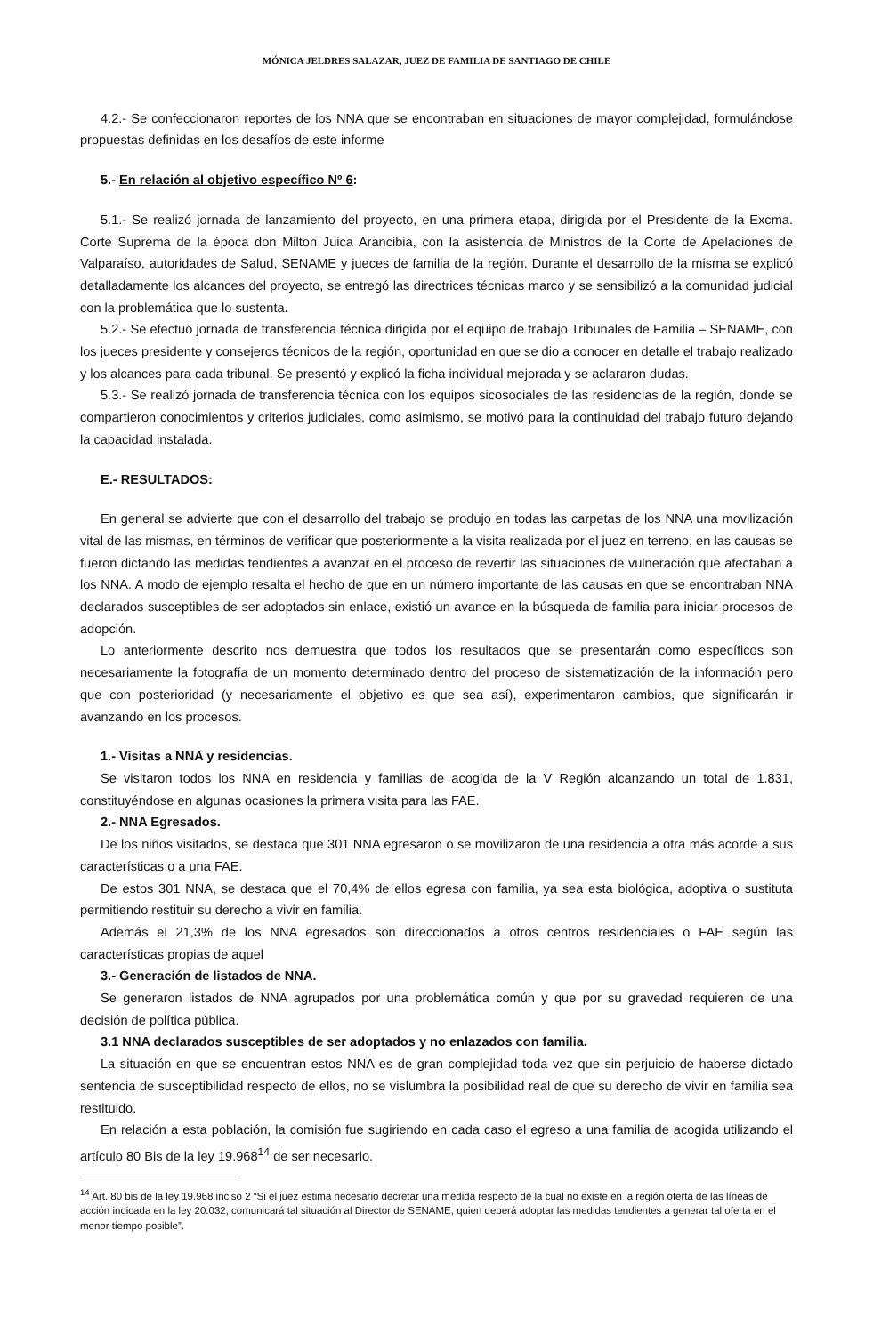MÓNICA JELDRES SALAZAR, JUEZ DE FAMILIA DE SANTIAGO DE CHILE
4.2.- Se confeccionaron reportes de los NNA que se encontraban en situaciones de mayor complejidad, formulándose propuestas definidas en los desafíos de este informe
5.- En relación al objetivo específico Nº 6:
5.1.- Se realizó jornada de lanzamiento del proyecto, en una primera etapa, dirigida por el Presidente de la Excma. Corte Suprema de la época don Milton Juica Arancibia, con la asistencia de Ministros de la Corte de Apelaciones de Valparaíso, autoridades de Salud, SENAME y jueces de familia de la región. Durante el desarrollo de la misma se explicó detalladamente los alcances del proyecto, se entregó las directrices técnicas marco y se sensibilizó a la comunidad judicial con la problemática que lo sustenta.
5.2.- Se efectuó jornada de transferencia técnica dirigida por el equipo de trabajo Tribunales de Familia – SENAME, con los jueces presidente y consejeros técnicos de la región, oportunidad en que se dio a conocer en detalle el trabajo realizado y los alcances para cada tribunal. Se presentó y explicó la ficha individual mejorada y se aclararon dudas.
5.3.- Se realizó jornada de transferencia técnica con los equipos sicosociales de las residencias de la región, donde se compartieron conocimientos y criterios judiciales, como asimismo, se motivó para la continuidad del trabajo futuro dejando la capacidad instalada.
E.- RESULTADOS:
En general se advierte que con el desarrollo del trabajo se produjo en todas las carpetas de los NNA una movilización vital de las mismas, en términos de verificar que posteriormente a la visita realizada por el juez en terreno, en las causas se fueron dictando las medidas tendientes a avanzar en el proceso de revertir las situaciones de vulneración que afectaban a los NNA. A modo de ejemplo resalta el hecho de que en un número importante de las causas en que se encontraban NNA declarados susceptibles de ser adoptados sin enlace, existió un avance en la búsqueda de familia para iniciar procesos de adopción.
Lo anteriormente descrito nos demuestra que todos los resultados que se presentarán como específicos son necesariamente la fotografía de un momento determinado dentro del proceso de sistematización de la información pero que con posterioridad (y necesariamente el objetivo es que sea así), experimentaron cambios, que significarán ir avanzando en los procesos.
1.- Visitas a NNA y residencias.
Se visitaron todos los NNA en residencia y familias de acogida de la V Región alcanzando un total de 1.831, constituyéndose en algunas ocasiones la primera visita para las FAE.
2.- NNA Egresados.
De los niños visitados, se destaca que 301 NNA egresaron o se movilizaron de una residencia a otra más acorde a sus características o a una FAE.
De estos 301 NNA, se destaca que el 70,4% de ellos egresa con familia, ya sea esta biológica, adoptiva o sustituta permitiendo restituir su derecho a vivir en familia.
Además el 21,3% de los NNA egresados son direccionados a otros centros residenciales o FAE según las características propias de aquel
3.- Generación de listados de NNA.
Se generaron listados de NNA agrupados por una problemática común y que por su gravedad requieren de una decisión de política pública.
3.1 NNA declarados susceptibles de ser adoptados y no enlazados con familia.
La situación en que se encuentran estos NNA es de gran complejidad toda vez que sin perjuicio de haberse dictado sentencia de susceptibilidad respecto de ellos, no se vislumbra la posibilidad real de que su derecho de vivir en familia sea restituido.
En relación a esta población, la comisión fue sugiriendo en cada caso el egreso a una familia de acogida utilizando el artículo 80 Bis de la ley 19.968<sup>14</sup> de ser necesario.
<sup>14</sup> Art. 80 bis de la ley 19.968 inciso 2 “Si el juez estima necesario decretar una medida respecto de la cual no existe en la región oferta de las líneas de acción indicada en la ley 20.032, comunicará tal situación al Director de SENAME, quien deberá adoptar las medidas tendientes a generar tal oferta en el menor tiempo posible”.